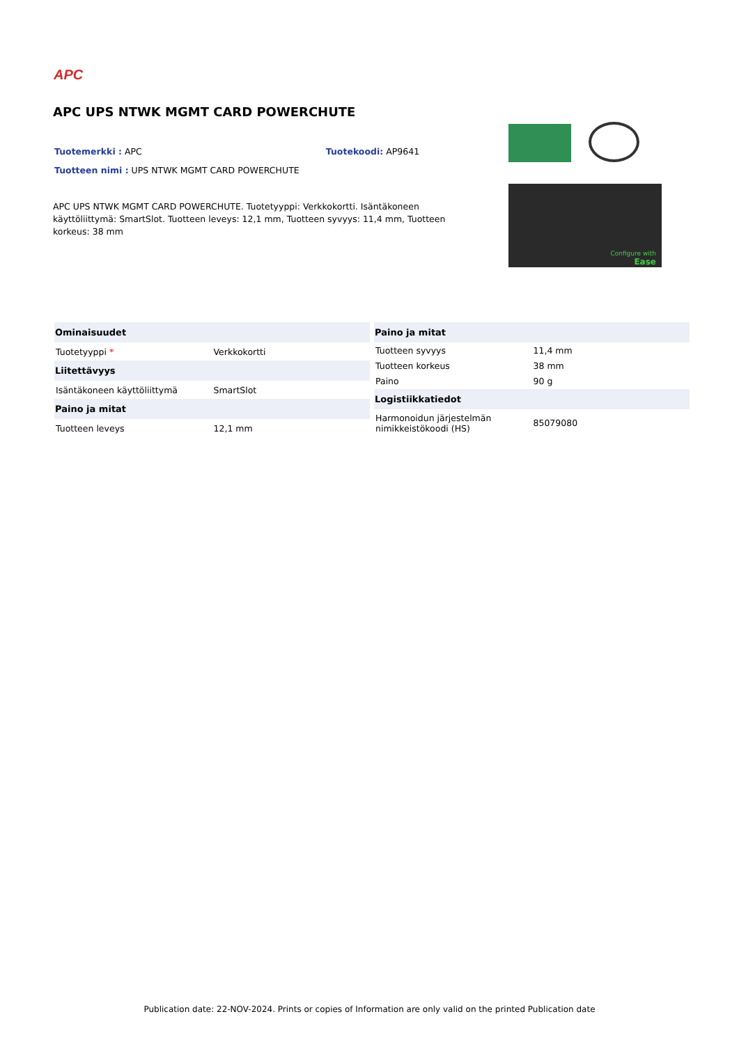APC
APC UPS NTWK MGMT CARD POWERCHUTE
Tuotemerkki : APC Tuotekoodi: AP9641
Tuotteen nimi : UPS NTWK MGMT CARD POWERCHUTE
APC UPS NTWK MGMT CARD POWERCHUTE. Tuotetyyppi: Verkkokortti. Isäntäkoneen käyttöliittymä: SmartSlot. Tuotteen leveys: 12,1 mm, Tuotteen syvyys: 11,4 mm, Tuotteen korkeus: 38 mm
Configure with
Ease
| Ominaisuudet | |
| --- | --- |
| Tuotetyyppi * | Verkkokortti |
| Liitettävyys | |
| Isäntäkoneen käyttöliittymä | SmartSlot |
| Paino ja mitat | |
| Tuotteen leveys | 12,1 mm |
| Paino ja mitat | |
| --- | --- |
| Tuotteen syvyys | 11,4 mm |
| Tuotteen korkeus | 38 mm |
| Paino | 90 g |
| Logistiikkatiedot | |
| Harmonoidun järjestelmän nimikkeistökoodi (HS) | 85079080 |
Publication date: 22-NOV-2024. Prints or copies of Information are only valid on the printed Publication date